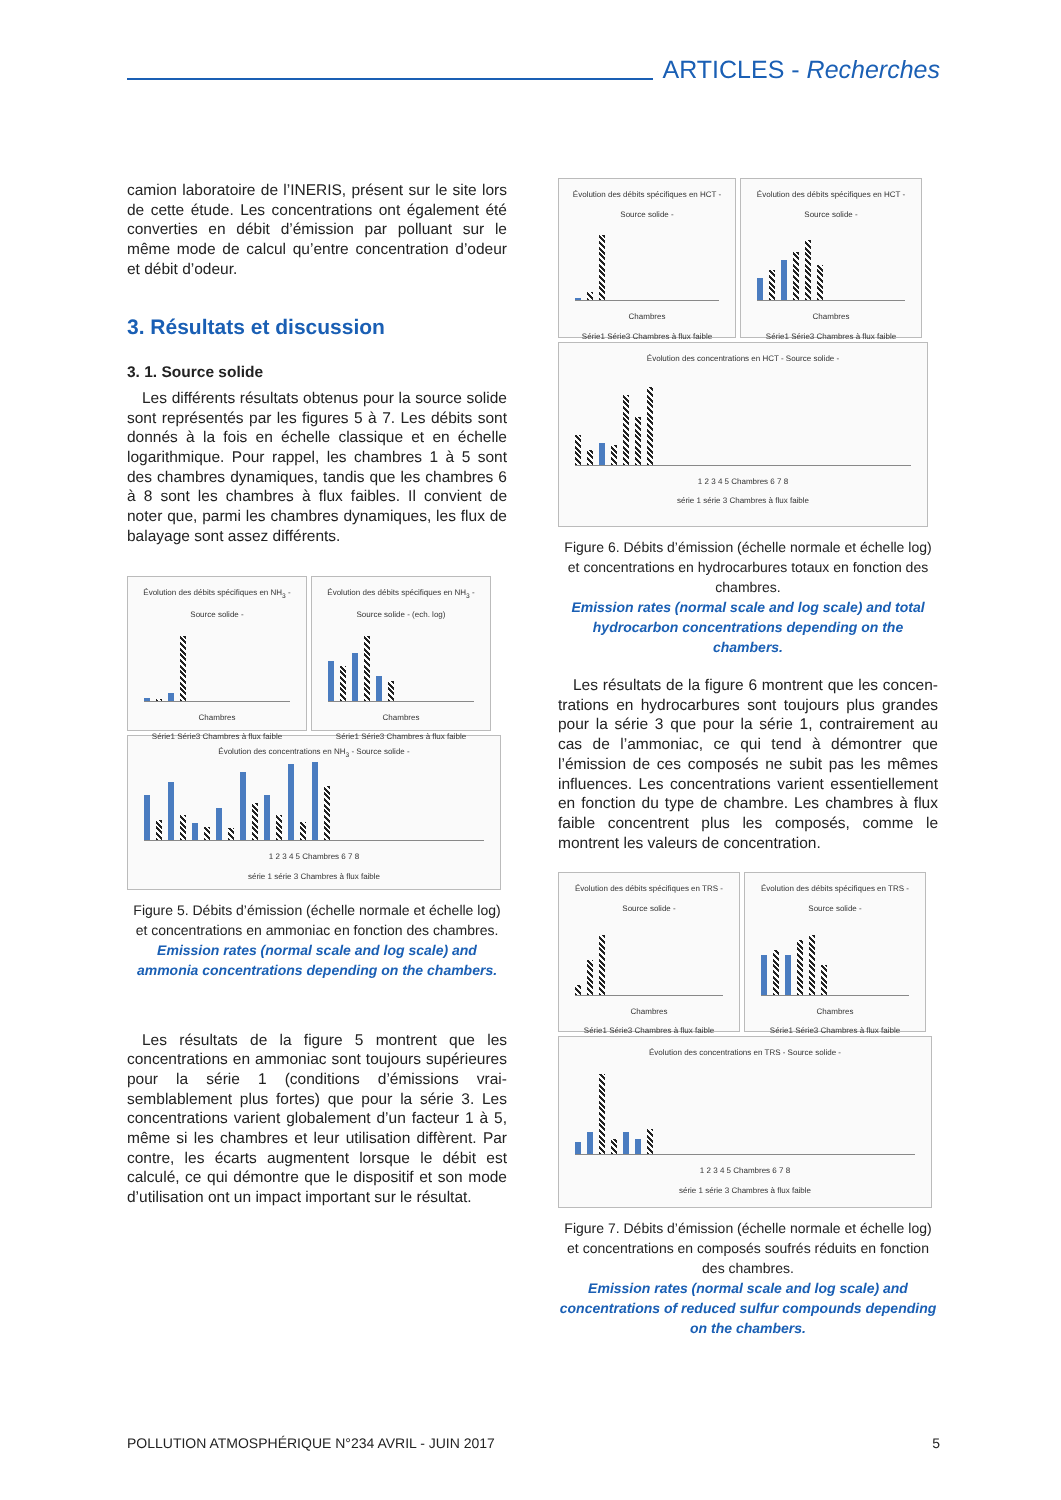ARTICLES - Recherches
camion laboratoire de l’INERIS, présent sur le site lors de cette étude. Les concentrations ont égale­ment été converties en débit d’émission par polluant sur le même mode de calcul qu’entre concentration d’odeur et débit d’odeur.
3. Résultats et discussion
3. 1. Source solide
Les différents résultats obtenus pour la source solide sont représentés par les figures 5 à 7. Les débits sont donnés à la fois en échelle classique et en échelle logarithmique. Pour rappel, les chambres 1 à 5 sont des chambres dynamiques, tandis que les chambres 6 à 8 sont les chambres à flux faibles. Il convient de noter que, parmi les chambres dynamiques, les flux de balayage sont assez différents.
Évolution des débits spécifiques en NH<sub>3</sub> - Source solide -
Chambres
Série1 Série3 Chambres à flux faible
Évolution des débits spécifiques en NH<sub>3</sub> - Source solide - (ech. log)
Chambres
Série1 Série3 Chambres à flux faible
Évolution des concentrations en NH<sub>3</sub> - Source solide -
1 2 3 4 5 Chambres 6 7 8
série 1 série 3 Chambres à flux faible
Figure 5. Débits d’émission (échelle normale et échelle log) et concentrations en ammoniac en fonction des chambres.
Emission rates (normal scale and log scale) and ammonia concentrations depending on the chambers.
Les résultats de la figure 5 montrent que les concentrations en ammoniac sont toujours supé­rieures pour la série 1 (conditions d’émissions vrai­semblablement plus fortes) que pour la série 3. Les concentrations varient globalement d’un facteur 1 à 5, même si les chambres et leur utilisation dif­fèrent. Par contre, les écarts augmentent lorsque le débit est calculé, ce qui démontre que le dispositif et son mode d’utilisation ont un impact important sur le résultat.
Évolution des débits spécifiques en HCT - Source solide -
Chambres
Série1 Série3 Chambres à flux faible
Évolution des débits spécifiques en HCT - Source solide -
Chambres
Série1 Série3 Chambres à flux faible
Évolution des concentrations en HCT - Source solide -
1 2 3 4 5 Chambres 6 7 8
série 1 série 3 Chambres à flux faible
Figure 6. Débits d’émission (échelle normale et échelle log) et concentrations en hydrocarbures totaux en fonction des chambres.
Emission rates (normal scale and log scale) and total hydrocarbon concentrations depending on the chambers.
Les résultats de la figure 6 montrent que les concen­trations en hydrocarbures sont toujours plus grandes pour la série 3 que pour la série 1, contrairement au cas de l’ammoniac, ce qui tend à démontrer que l’émission de ces composés ne subit pas les mêmes influences. Les concentrations varient essentielle­ment en fonction du type de chambre. Les chambres à flux faible concentrent plus les composés, comme le montrent les valeurs de concentration.
Évolution des débits spécifiques en TRS - Source solide -
Chambres
Série1 Série3 Chambres à flux faible
Évolution des débits spécifiques en TRS - Source solide -
Chambres
Série1 Série3 Chambres à flux faible
Évolution des concentrations en TRS - Source solide -
1 2 3 4 5 Chambres 6 7 8
série 1 série 3 Chambres à flux faible
Figure 7. Débits d’émission (échelle normale et échelle log) et concentrations en composés soufrés réduits en fonction des chambres.
Emission rates (normal scale and log scale) and concentrations of reduced sulfur compounds depending on the chambers.
POLLUTION ATMOSPHÉRIQUE N°234 AVRIL - JUIN 2017 5